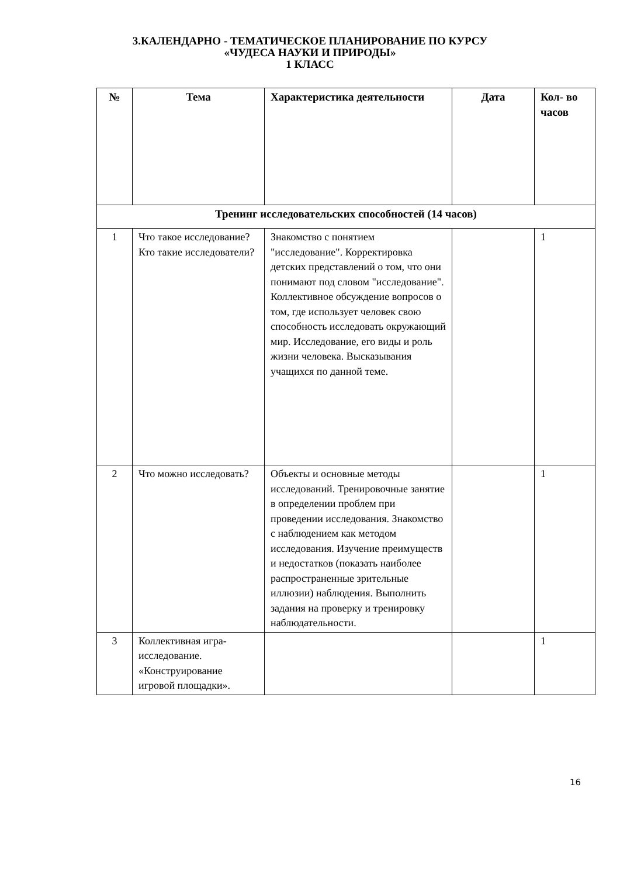3.КАЛЕНДАРНО - ТЕМАТИЧЕСКОЕ ПЛАНИРОВАНИЕ ПО КУРСУ
«ЧУДЕСА НАУКИ И ПРИРОДЫ»
1 КЛАСС
| № | Тема | Характеристика деятельности | Дата | Кол- во часов |
| --- | --- | --- | --- | --- |
| Тренинг исследовательских способностей (14 часов) | | | | |
| 1 | Что такое исследование? Кто такие исследователи? | Знакомство с понятием "исследование". Корректировка детских представлений о том, что они понимают под словом "исследование". Коллективное обсуждение вопросов о том, где использует человек свою способность исследовать окружающий мир. Исследование, его виды и роль жизни человека. Высказывания учащихся по данной теме. | | 1 |
| 2 | Что можно исследовать? | Объекты и основные методы исследований. Тренировочные занятие в определении проблем при проведении исследования. Знакомство с наблюдением как методом исследования. Изучение преимуществ и недостатков (показать наиболее распространенные зрительные иллюзии) наблюдения. Выполнить задания на проверку и тренировку наблюдательности. | | 1 |
| 3 | Коллективная игра-исследование. «Конструирование игровой площадки». | | | 1 |
16